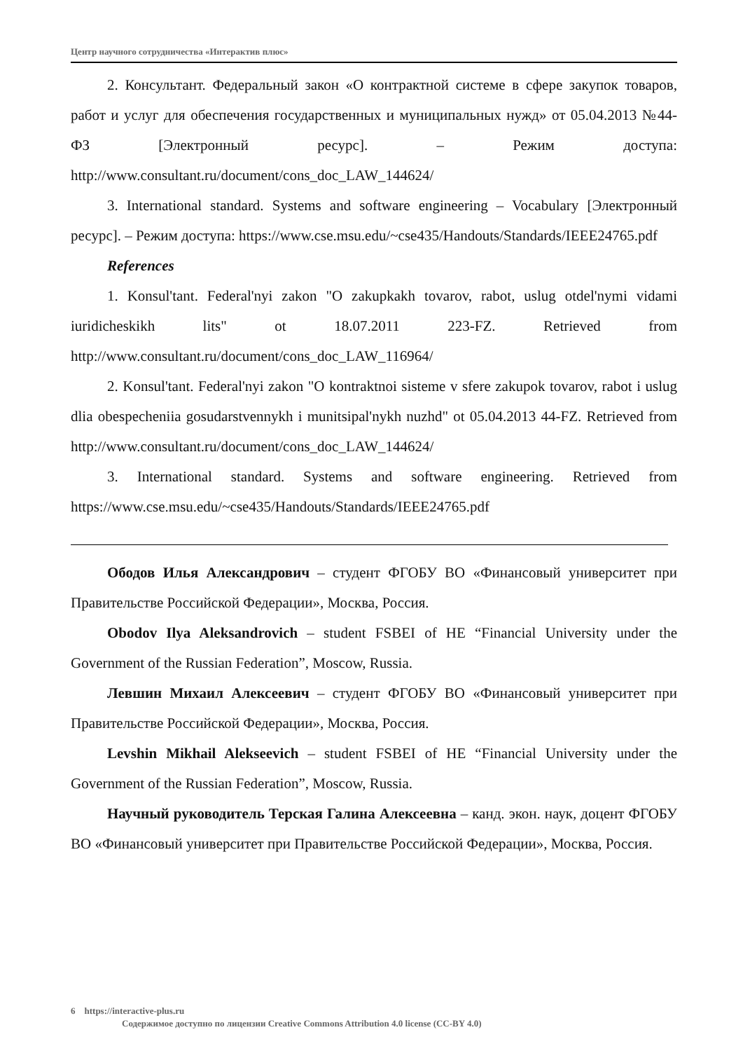Центр научного сотрудничества «Интерактив плюс»
2. Консультант. Федеральный закон «О контрактной системе в сфере закупок товаров, работ и услуг для обеспечения государственных и муниципальных нужд» от 05.04.2013 №44-ФЗ [Электронный ресурс]. – Режим доступа: http://www.consultant.ru/document/cons_doc_LAW_144624/
3. International standard. Systems and software engineering – Vocabulary [Электронный ресурс]. – Режим доступа: https://www.cse.msu.edu/~cse435/Handouts/Standards/IEEE24765.pdf
References
1. Konsul'tant. Federal'nyi zakon "O zakupkakh tovarov, rabot, uslug otdel'nymi vidami iuridicheskikh lits" ot 18.07.2011 223-FZ. Retrieved from http://www.consultant.ru/document/cons_doc_LAW_116964/
2. Konsul'tant. Federal'nyi zakon "O kontraktnoi sisteme v sfere zakupok tovarov, rabot i uslug dlia obespecheniia gosudarstvennykh i munitsipal'nykh nuzhd" ot 05.04.2013 44-FZ. Retrieved from http://www.consultant.ru/document/cons_doc_LAW_144624/
3. International standard. Systems and software engineering. Retrieved from https://www.cse.msu.edu/~cse435/Handouts/Standards/IEEE24765.pdf
Ободов Илья Александрович – студент ФГОБУ ВО «Финансовый университет при Правительстве Российской Федерации», Москва, Россия.
Obodov Ilya Aleksandrovich – student FSBEI of HE “Financial University under the Government of the Russian Federation”, Moscow, Russia.
Левшин Михаил Алексеевич – студент ФГОБУ ВО «Финансовый университет при Правительстве Российской Федерации», Москва, Россия.
Levshin Mikhail Alekseevich – student FSBEI of HE “Financial University under the Government of the Russian Federation”, Moscow, Russia.
Научный руководитель Терская Галина Алексеевна – канд. экон. наук, доцент ФГОБУ ВО «Финансовый университет при Правительстве Российской Федерации», Москва, Россия.
6 https://interactive-plus.ru
Содержимое доступно по лицензии Creative Commons Attribution 4.0 license (CC-BY 4.0)